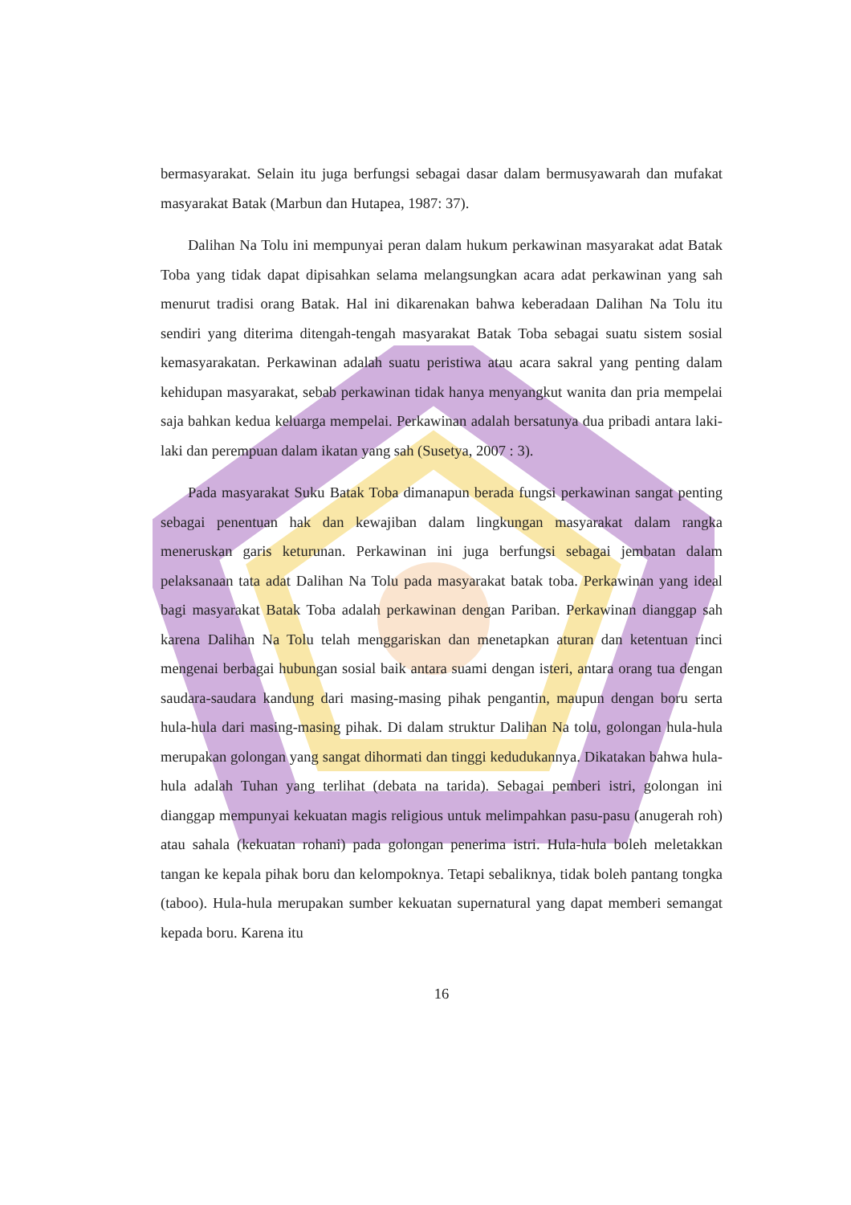bermasyarakat. Selain itu juga berfungsi sebagai dasar dalam bermusyawarah dan mufakat masyarakat Batak (Marbun dan Hutapea, 1987: 37).
Dalihan Na Tolu ini mempunyai peran dalam hukum perkawinan masyarakat adat Batak Toba yang tidak dapat dipisahkan selama melangsungkan acara adat perkawinan yang sah menurut tradisi orang Batak. Hal ini dikarenakan bahwa keberadaan Dalihan Na Tolu itu sendiri yang diterima ditengah-tengah masyarakat Batak Toba sebagai suatu sistem sosial kemasyarakatan. Perkawinan adalah suatu peristiwa atau acara sakral yang penting dalam kehidupan masyarakat, sebab perkawinan tidak hanya menyangkut wanita dan pria mempelai saja bahkan kedua keluarga mempelai. Perkawinan adalah bersatunya dua pribadi antara laki-laki dan perempuan dalam ikatan yang sah (Susetya, 2007 : 3).
Pada masyarakat Suku Batak Toba dimanapun berada fungsi perkawinan sangat penting sebagai penentuan hak dan kewajiban dalam lingkungan masyarakat dalam rangka meneruskan garis keturunan. Perkawinan ini juga berfungsi sebagai jembatan dalam pelaksanaan tata adat Dalihan Na Tolu pada masyarakat batak toba. Perkawinan yang ideal bagi masyarakat Batak Toba adalah perkawinan dengan Pariban. Perkawinan dianggap sah karena Dalihan Na Tolu telah menggariskan dan menetapkan aturan dan ketentuan rinci mengenai berbagai hubungan sosial baik antara suami dengan isteri, antara orang tua dengan saudara-saudara kandung dari masing-masing pihak pengantin, maupun dengan boru serta hula-hula dari masing-masing pihak. Di dalam struktur Dalihan Na tolu, golongan hula-hula merupakan golongan yang sangat dihormati dan tinggi kedudukannya. Dikatakan bahwa hula-hula adalah Tuhan yang terlihat (debata na tarida). Sebagai pemberi istri, golongan ini dianggap mempunyai kekuatan magis religious untuk melimpahkan pasu-pasu (anugerah roh) atau sahala (kekuatan rohani) pada golongan penerima istri. Hula-hula boleh meletakkan tangan ke kepala pihak boru dan kelompoknya. Tetapi sebaliknya, tidak boleh pantang tongka (taboo). Hula-hula merupakan sumber kekuatan supernatural yang dapat memberi semangat kepada boru. Karena itu
16